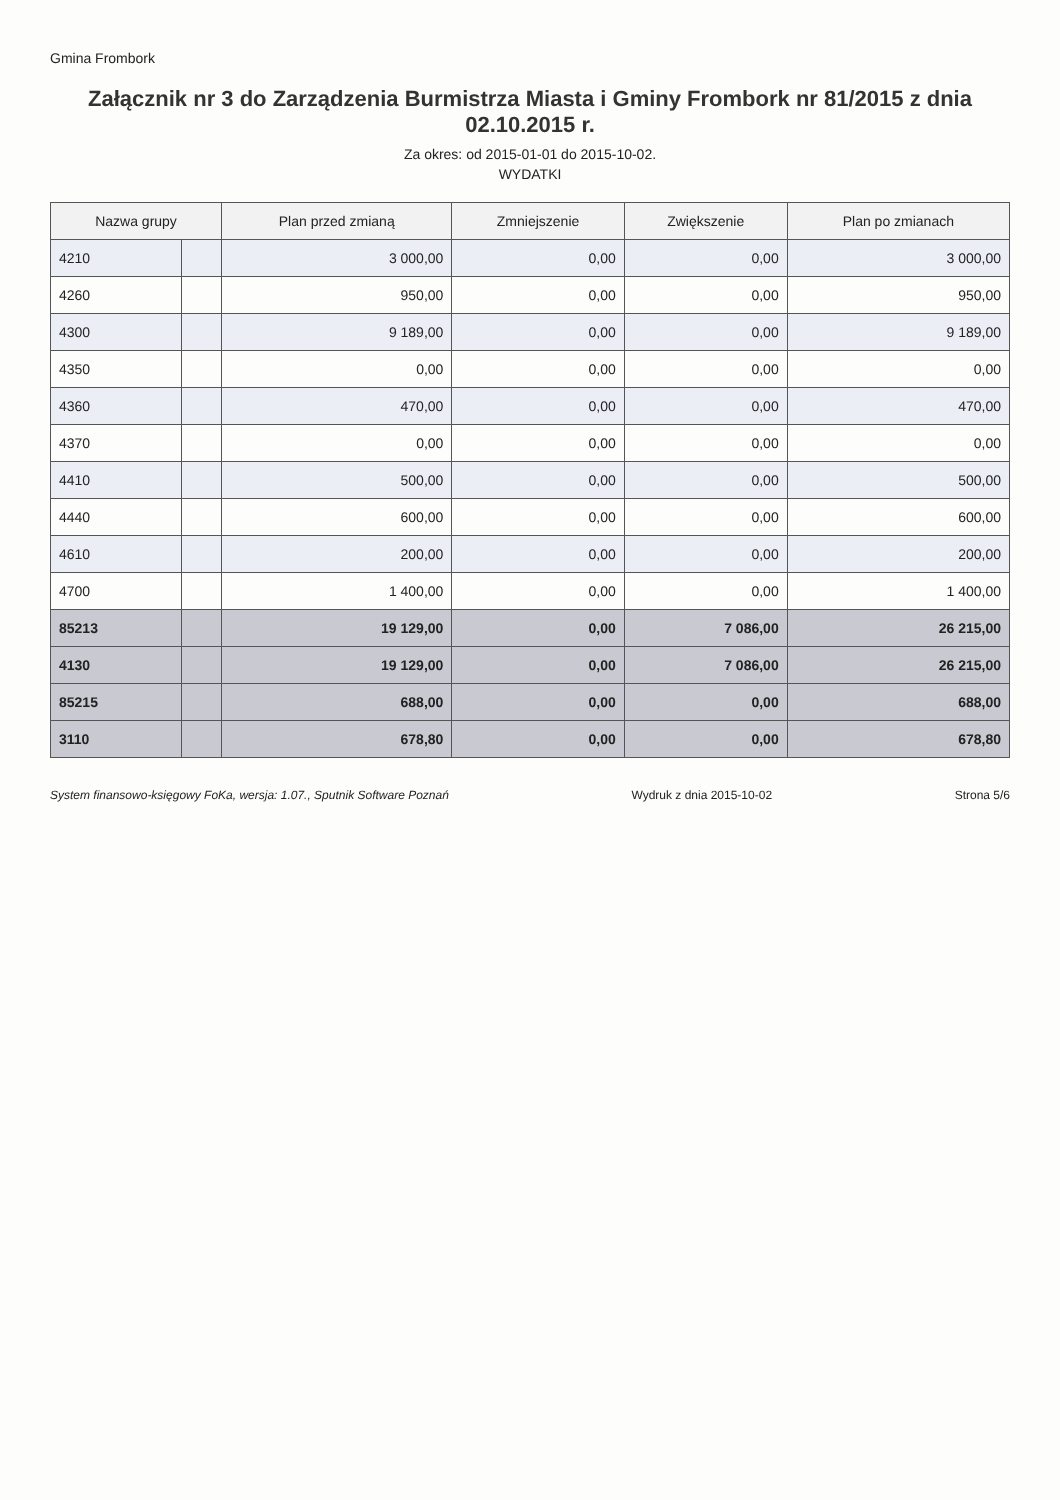Gmina Frombork
Załącznik nr 3 do Zarządzenia Burmistrza Miasta i Gminy Frombork nr 81/2015 z dnia 02.10.2015 r.
Za okres: od 2015-01-01 do 2015-10-02.
WYDATKI
| Nazwa grupy | | Plan przed zmianą | Zmniejszenie | Zwiększenie | Plan po zmianach |
| --- | --- | --- | --- | --- | --- |
| 4210 | | 3 000,00 | 0,00 | 0,00 | 3 000,00 |
| 4260 | | 950,00 | 0,00 | 0,00 | 950,00 |
| 4300 | | 9 189,00 | 0,00 | 0,00 | 9 189,00 |
| 4350 | | 0,00 | 0,00 | 0,00 | 0,00 |
| 4360 | | 470,00 | 0,00 | 0,00 | 470,00 |
| 4370 | | 0,00 | 0,00 | 0,00 | 0,00 |
| 4410 | | 500,00 | 0,00 | 0,00 | 500,00 |
| 4440 | | 600,00 | 0,00 | 0,00 | 600,00 |
| 4610 | | 200,00 | 0,00 | 0,00 | 200,00 |
| 4700 | | 1 400,00 | 0,00 | 0,00 | 1 400,00 |
| 85213 | | 19 129,00 | 0,00 | 7 086,00 | 26 215,00 |
| 4130 | | 19 129,00 | 0,00 | 7 086,00 | 26 215,00 |
| 85215 | | 688,00 | 0,00 | 0,00 | 688,00 |
| 3110 | | 678,80 | 0,00 | 0,00 | 678,80 |
System finansowo-księgowy FoKa, wersja: 1.07., Sputnik Software Poznań Wydruk z dnia 2015-10-02 Strona 5/6